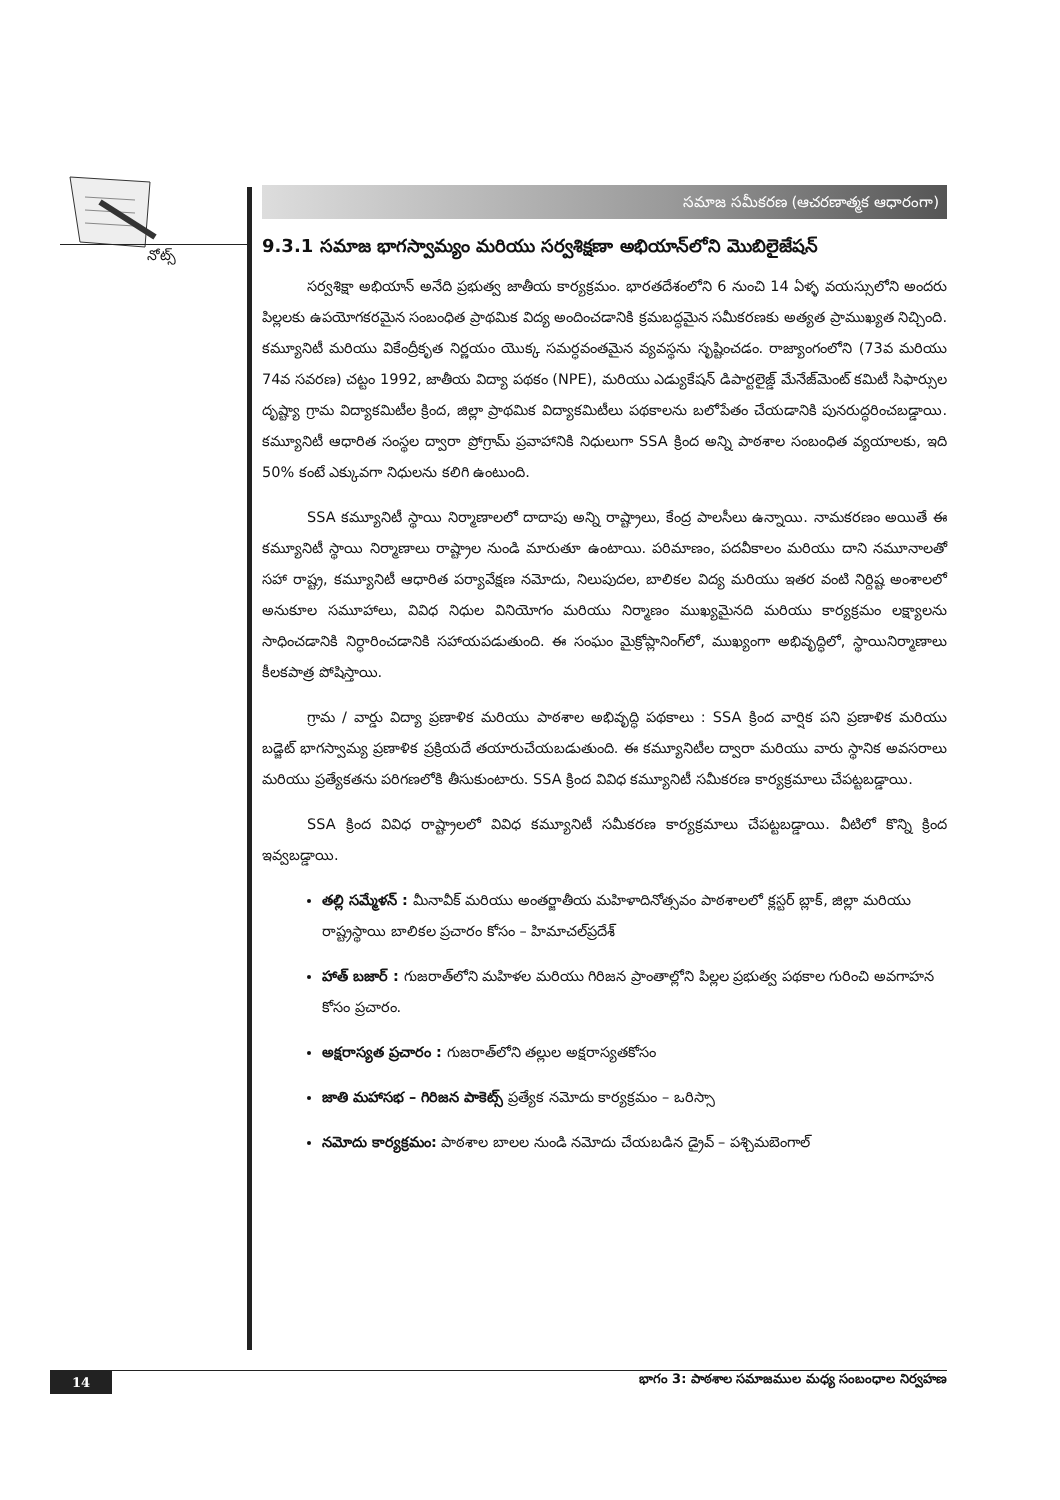నోట్స్
సమాజ సమీకరణ (ఆచరణాత్మక ఆధారంగా)
9.3.1 సమాజ భాగస్వామ్యం మరియు సర్వశిక్షణా అభియాన్‌లోని మొబిలైజేషన్
సర్వశిక్షా అభియాన్ అనేది ప్రభుత్వ జాతీయ కార్యక్రమం. భారతదేశంలోని 6 నుంచి 14 ఏళ్ళ వయస్సులోని అందరు పిల్లలకు ఉపయోగకరమైన సంబంధిత ప్రాథమిక విద్య అందించడానికి క్రమబద్ధమైన సమీకరణకు అత్యత ప్రాముఖ్యత నిచ్చింది. కమ్యూనిటీ మరియు వికేంద్రీకృత నిర్ణయం యొక్క సమర్ధవంతమైన వ్యవస్థను సృష్టించడం. రాజ్యాంగంలోని (73వ మరియు 74వ సవరణ) చట్టం 1992, జాతీయ విద్యా పథకం (NPE), మరియు ఎడ్యుకేషన్ డిపార్టలైజ్డ్ మేనేజ్‌మెంట్ కమిటీ సిఫార్సుల దృష్ట్యా గ్రామ విద్యాకమిటీల క్రింద, జిల్లా ప్రాథమిక విద్యాకమిటీలు పథకాలను బలోపేతం చేయడానికి పునరుద్ధరించబడ్డాయి. కమ్యూనిటీ ఆధారిత సంస్థల ద్వారా ప్రోగ్రామ్ ప్రవాహానికి నిధులుగా SSA క్రింద అన్ని పాఠశాల సంబంధిత వ్యయాలకు, ఇది 50% కంటే ఎక్కువగా నిధులను కలిగి ఉంటుంది.
SSA కమ్యూనిటీ స్థాయి నిర్మాణాలలో దాదాపు అన్ని రాష్ట్రాలు, కేంద్ర పాలసీలు ఉన్నాయి. నామకరణం అయితే ఈ కమ్యూనిటీ స్థాయి నిర్మాణాలు రాష్ట్రాల నుండి మారుతూ ఉంటాయి. పరిమాణం, పదవీకాలం మరియు దాని నమూనాలతో సహా రాష్ట్ర, కమ్యూనిటీ ఆధారిత పర్యావేక్షణ నమోదు, నిలుపుదల, బాలికల విద్య మరియు ఇతర వంటి నిర్దిష్ట అంశాలలో అనుకూల సమూహాలు, వివిధ నిధుల వినియోగం మరియు నిర్మాణం ముఖ్యమైనది మరియు కార్యక్రమం లక్ష్యాలను సాధించడానికి నిర్ధారించడానికి సహాయపడుతుంది. ఈ సంఘం మైక్రోప్లానింగ్‌లో, ముఖ్యంగా అభివృద్ధిలో, స్థాయినిర్మాణాలు కీలకపాత్ర పోషిస్తాయి.
గ్రామ / వార్డు విద్యా ప్రణాళిక మరియు పాఠశాల అభివృద్ధి పథకాలు : SSA క్రింద వార్షిక పని ప్రణాళిక మరియు బడ్జెట్ భాగస్వామ్య ప్రణాళిక ప్రక్రియదే తయారుచేయబడుతుంది. ఈ కమ్యూనిటీల ద్వారా మరియు వారు స్థానిక అవసరాలు మరియు ప్రత్యేకతను పరిగణలోకి తీసుకుంటారు. SSA క్రింద వివిధ కమ్యూనిటీ సమీకరణ కార్యక్రమాలు చేపట్టబడ్డాయి.
SSA క్రింద వివిధ రాష్ట్రాలలో వివిధ కమ్యూనిటీ సమీకరణ కార్యక్రమాలు చేపట్టబడ్డాయి. వీటిలో కొన్ని క్రింద ఇవ్వబడ్డాయి.
తల్లి సమ్మేళన్ : మీనావీక్ మరియు అంతర్జాతీయ మహిళాదినోత్సవం పాఠశాలలో క్లస్టర్ బ్లాక్, జిల్లా మరియు రాష్ట్రస్థాయి బాలికల ప్రచారం కోసం – హిమాచల్‌ప్రదేశ్
హాత్ బజార్ : గుజరాత్‌లోని మహిళల మరియు గిరిజన ప్రాంతాల్లోని పిల్లల ప్రభుత్వ పథకాల గురించి అవగాహన కోసం ప్రచారం.
అక్షరాస్యత ప్రచారం : గుజరాత్‌లోని తల్లుల అక్షరాస్యతకోసం
జాతి మహాసభ – గిరిజన పాకెట్స్ ప్రత్యేక నమోదు కార్యక్రమం – ఒరిస్సా
నమోదు కార్యక్రమం: పాఠశాల బాలల నుండి నమోదు చేయబడిన డ్రైవ్ – పశ్చిమబెంగాల్
14 భాగం 3: పాఠశాల సమాజముల మధ్య సంబంధాల నిర్వహణ